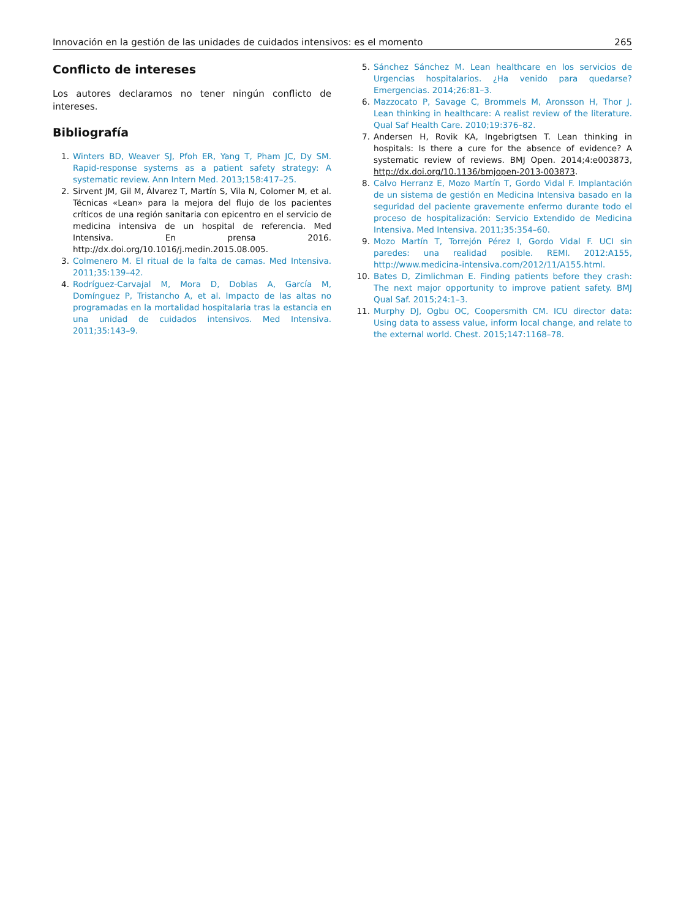Innovación en la gestión de las unidades de cuidados intensivos: es el momento 265
Conflicto de intereses
Los autores declaramos no tener ningún conflicto de intereses.
Bibliografía
1. Winters BD, Weaver SJ, Pfoh ER, Yang T, Pham JC, Dy SM. Rapid-response systems as a patient safety strategy: A systematic review. Ann Intern Med. 2013;158:417–25.
2. Sirvent JM, Gil M, Álvarez T, Martín S, Vila N, Colomer M, et al. Técnicas «Lean» para la mejora del flujo de los pacientes críticos de una región sanitaria con epicentro en el servicio de medicina intensiva de un hospital de referencia. Med Intensiva. En prensa 2016. http://dx.doi.org/10.1016/j.medin.2015.08.005.
3. Colmenero M. El ritual de la falta de camas. Med Intensiva. 2011;35:139–42.
4. Rodríguez-Carvajal M, Mora D, Doblas A, García M, Domínguez P, Tristancho A, et al. Impacto de las altas no programadas en la mortalidad hospitalaria tras la estancia en una unidad de cuidados intensivos. Med Intensiva. 2011;35:143–9.
5. Sánchez Sánchez M. Lean healthcare en los servicios de Urgencias hospitalarios. ¿Ha venido para quedarse? Emergencias. 2014;26:81–3.
6. Mazzocato P, Savage C, Brommels M, Aronsson H, Thor J. Lean thinking in healthcare: A realist review of the literature. Qual Saf Health Care. 2010;19:376–82.
7. Andersen H, Rovik KA, Ingebrigtsen T. Lean thinking in hospitals: Is there a cure for the absence of evidence? A systematic review of reviews. BMJ Open. 2014;4:e003873, http://dx.doi.org/10.1136/bmjopen-2013-003873.
8. Calvo Herranz E, Mozo Martín T, Gordo Vidal F. Implantación de un sistema de gestión en Medicina Intensiva basado en la seguridad del paciente gravemente enfermo durante todo el proceso de hospitalización: Servicio Extendido de Medicina Intensiva. Med Intensiva. 2011;35:354–60.
9. Mozo Martín T, Torrejón Pérez I, Gordo Vidal F. UCI sin paredes: una realidad posible. REMI. 2012:A155, http://www.medicina-intensiva.com/2012/11/A155.html.
10. Bates D, Zimlichman E. Finding patients before they crash: The next major opportunity to improve patient safety. BMJ Qual Saf. 2015;24:1–3.
11. Murphy DJ, Ogbu OC, Coopersmith CM. ICU director data: Using data to assess value, inform local change, and relate to the external world. Chest. 2015;147:1168–78.